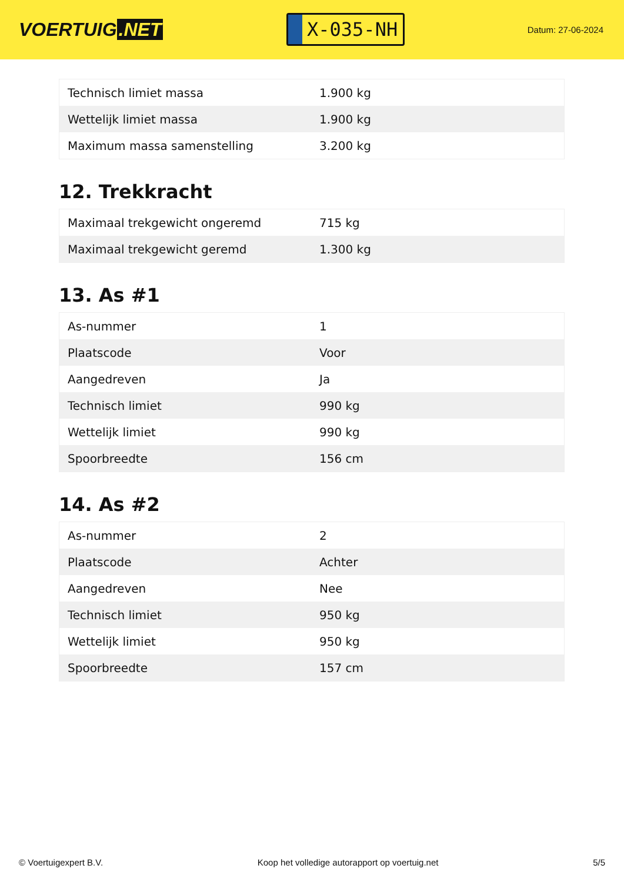VOERTUIG.NET
X-035-NH
Datum: 27-06-2024
| Technisch limiet massa | 1.900 kg |
| Wettelijk limiet massa | 1.900 kg |
| Maximum massa samenstelling | 3.200 kg |
12. Trekkracht
| Maximaal trekgewicht ongeremd | 715 kg |
| Maximaal trekgewicht geremd | 1.300 kg |
13. As #1
| As-nummer | 1 |
| Plaatscode | Voor |
| Aangedreven | Ja |
| Technisch limiet | 990 kg |
| Wettelijk limiet | 990 kg |
| Spoorbreedte | 156 cm |
14. As #2
| As-nummer | 2 |
| Plaatscode | Achter |
| Aangedreven | Nee |
| Technisch limiet | 950 kg |
| Wettelijk limiet | 950 kg |
| Spoorbreedte | 157 cm |
© Voertuigexpert B.V. Koop het volledige autorapport op voertuig.net 5/5